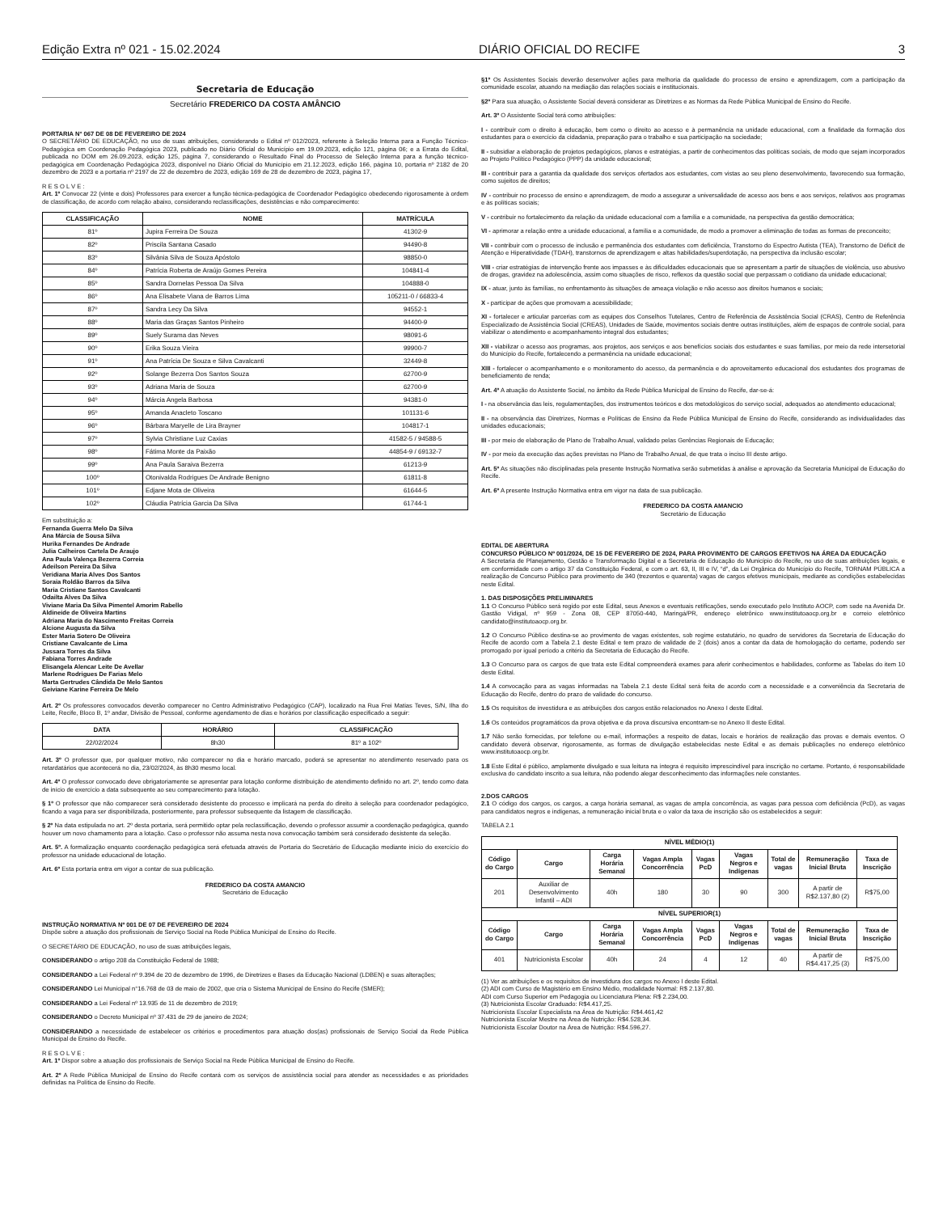Edição Extra nº 021 - 15.02.2024 DIÁRIO OFICIAL DO RECIFE 3
Secretaria de Educação
Secretário FREDERICO DA COSTA AMÂNCIO
PORTARIA N° 067 DE 08 DE FEVEREIRO DE 2024
O SECRETÁRIO DE EDUCAÇÃO, no uso de suas atribuições, considerando o Edital nº 012/2023, referente à Seleção Interna para a Função Técnico-Pedagógica em Coordenação Pedagógica 2023, publicado no Diário Oficial do Município em 19.09.2023, edição 121, página 06; e a Errata do Edital, publicada no DOM em 26.09.2023, edição 125, página 7, considerando o Resultado Final do Processo de Seleção Interna para a função técnico-pedagógica em Coordenação Pedagógica 2023, disponível no Diário Oficial do Município em 21.12.2023, edição 166, página 10, portaria nº 2182 de 20 dezembro de 2023 e a portaria nº 2197 de 22 de dezembro de 2023, edição 169 de 28 de dezembro de 2023, página 17,
R E S O L V E :
Art. 1º Convocar 22 (vinte e dois) Professores para exercer a função técnica-pedagógica de Coordenador Pedagógico obedecendo rigorosamente à ordem de classificação, de acordo com relação abaixo, considerando reclassificações, desistências e não comparecimento:
| CLASSIFICAÇÃO | NOME | MATRÍCULA |
| --- | --- | --- |
| 81º | Jupira Ferreira De Souza | 41302-9 |
| 82º | Priscila Santana Casado | 94490-8 |
| 83º | Silvânia Silva de Souza Apóstolo | 98850-0 |
| 84º | Patrícia Roberta de Araújo Gomes Pereira | 104841-4 |
| 85º | Sandra Dornelas Pessoa Da Silva | 104888-0 |
| 86º | Ana Elisabete Viana de Barros Lima | 105211-0 / 66833-4 |
| 87º | Sandra Lecy Da Silva | 94552-1 |
| 88º | Maria das Graças Santos Pinheiro | 94400-9 |
| 89º | Suely Surama das Neves | 98091-6 |
| 90º | Erika Souza Vieira | 99900-7 |
| 91º | Ana Patrícia De Souza e Silva Cavalcanti | 32449-8 |
| 92º | Solange Bezerra Dos Santos Souza | 62700-9 |
| 93º | Adriana Maria de Souza | 62700-9 |
| 94º | Márcia Angela Barbosa | 94381-0 |
| 95º | Amanda Anacleto Toscano | 101131-6 |
| 96º | Bárbara Maryelle de Lira Brayner | 104817-1 |
| 97º | Sylvia Christiane Luz Caxias | 41582-5 / 94588-5 |
| 98º | Fátima Monte da Paixão | 44854-9 / 69132-7 |
| 99º | Ana Paula Saraiva Bezerra | 61213-9 |
| 100º | Otonivalda Rodrigues De Andrade Benigno | 61811-8 |
| 101º | Edjane Mota de Oliveira | 61644-5 |
| 102º | Cláudia Patrícia Garcia Da Silva | 61744-1 |
Em substituição a:
Fernanda Guerra Melo Da Silva
Ana Márcia de Sousa Silva
Hurika Fernandes De Andrade
Julia Calheiros Cartela De Araujo
Ana Paula Valença Bezerra Correia
Adeilson Pereira Da Silva
Veridiana Maria Alves Dos Santos
Soraia Roldão Barros da Silva
Maria Cristiane Santos Cavalcanti
Odailta Alves Da Silva
Viviane Maria Da Silva Pimentel Amorim Rabello
Aldineide de Oliveira Martins
Adriana Maria do Nascimento Freitas Correia
Alcione Augusta da Silva
Ester Maria Sotero De Oliveira
Cristiane Cavalcante de Lima
Jussara Torres da Silva
Fabiana Torres Andrade
Elisangela Alencar Leite De Avellar
Marlene Rodrigues De Farias Melo
Marta Gertrudes Cândida De Melo Santos
Geiviane Karine Ferreira De Melo
Art. 2º Os professores convocados deverão comparecer no Centro Administrativo Pedagógico (CAP), localizado na Rua Frei Matias Teves, S/N, Ilha do Leite, Recife, Bloco B, 1º andar, Divisão de Pessoal, conforme agendamento de dias e horários por classificação especificado a seguir:
| DATA | HORÁRIO | CLASSIFICAÇÃO |
| --- | --- | --- |
| 22/02/2024 | 8h30 | 81º a 102º |
Art. 3º O professor que, por qualquer motivo, não comparecer no dia e horário marcado, poderá se apresentar no atendimento reservado para os retardatários que acontecerá no dia, 23/02/2024, às 8h30 mesmo local.
Art. 4º O professor convocado deve obrigatoriamente se apresentar para lotação conforme distribuição de atendimento definido no art. 2º, tendo como data de início de exercício a data subsequente ao seu comparecimento para lotação.
§ 1º O professor que não comparecer será considerado desistente do processo e implicará na perda do direito à seleção para coordenador pedagógico, ficando a vaga para ser disponibilizada, posteriormente, para professor subsequente da listagem de classificação.
§ 2º Na data estipulada no art. 2º desta portaria, será permitido optar pela reclassificação, devendo o professor assumir a coordenação pedagógica, quando houver um novo chamamento para a lotação. Caso o professor não assuma nesta nova convocação também será considerado desistente da seleção.
Art. 5º. A formalização enquanto coordenação pedagógica será efetuada através de Portaria do Secretário de Educação mediante início do exercício do professor na unidade educacional de lotação.
Art. 6º Esta portaria entra em vigor a contar de sua publicação.
FREDERICO DA COSTA AMANCIO
Secretário de Educação
INSTRUÇÃO NORMATIVA Nº 001 DE 07 DE FEVEREIRO DE 2024
Dispõe sobre a atuação dos profissionais de Serviço Social na Rede Pública Municipal de Ensino do Recife.
O SECRETÁRIO DE EDUCAÇÃO, no uso de suas atribuições legais,
CONSIDERANDO o artigo 208 da Constituição Federal de 1988;
CONSIDERANDO a Lei Federal nº 9.394 de 20 de dezembro de 1996, de Diretrizes e Bases da Educação Nacional (LDBEN) e suas alterações;
CONSIDERANDO Lei Municipal n°16.768 de 03 de maio de 2002, que cria o Sistema Municipal de Ensino do Recife (SMER);
CONSIDERANDO a Lei Federal nº 13.935 de 11 de dezembro de 2019;
CONSIDERANDO o Decreto Municipal nº 37.431 de 29 de janeiro de 2024;
CONSIDERANDO a necessidade de estabelecer os critérios e procedimentos para atuação dos(as) profissionais de Serviço Social da Rede Pública Municipal de Ensino do Recife.
R E S O L V E :
Art. 1º Dispor sobre a atuação dos profissionais de Serviço Social na Rede Pública Municipal de Ensino do Recife.
Art. 2º A Rede Pública Municipal de Ensino do Recife contará com os serviços de assistência social para atender as necessidades e as prioridades definidas na Política de Ensino do Recife.
§1º Os Assistentes Sociais deverão desenvolver ações para melhoria da qualidade do processo de ensino e aprendizagem, com a participação da comunidade escolar, atuando na mediação das relações sociais e institucionais.
§2º Para sua atuação, o Assistente Social deverá considerar as Diretrizes e as Normas da Rede Pública Municipal de Ensino do Recife.
Art. 3º O Assistente Social terá como atribuições:
I - contribuir com o direito à educação, bem como o direito ao acesso e à permanência na unidade educacional, com a finalidade da formação dos estudantes para o exercício da cidadania, preparação para o trabalho e sua participação na sociedade;
II - subsidiar a elaboração de projetos pedagógicos, planos e estratégias, a partir de conhecimentos das políticas sociais, de modo que sejam incorporados ao Projeto Político Pedagógico (PPP) da unidade educacional;
III - contribuir para a garantia da qualidade dos serviços ofertados aos estudantes, com vistas ao seu pleno desenvolvimento, favorecendo sua formação, como sujeitos de direitos;
IV - contribuir no processo de ensino e aprendizagem, de modo a assegurar a universalidade de acesso aos bens e aos serviços, relativos aos programas e às políticas sociais;
V - contribuir no fortalecimento da relação da unidade educacional com a família e a comunidade, na perspectiva da gestão democrática;
VI - aprimorar a relação entre a unidade educacional, a família e a comunidade, de modo a promover a eliminação de todas as formas de preconceito;
VII - contribuir com o processo de inclusão e permanência dos estudantes com deficiência, Transtorno do Espectro Autista (TEA), Transtorno de Déficit de Atenção e Hiperatividade (TDAH), transtornos de aprendizagem e altas habilidades/superdotação, na perspectiva da inclusão escolar;
VIII - criar estratégias de intervenção frente aos impasses e às dificuldades educacionais que se apresentam a partir de situações de violência, uso abusivo de drogas, gravidez na adolescência, assim como situações de risco, reflexos da questão social que perpassam o cotidiano da unidade educacional;
IX - atuar, junto às famílias, no enfrentamento às situações de ameaça violação e não acesso aos direitos humanos e sociais;
X - participar de ações que promovam a acessibilidade;
XI - fortalecer e articular parcerias com as equipes dos Conselhos Tutelares, Centro de Referência de Assistência Social (CRAS), Centro de Referência Especializado de Assistência Social (CREAS), Unidades de Saúde, movimentos sociais dentre outras instituições, além de espaços de controle social, para viabilizar o atendimento e acompanhamento integral dos estudantes;
XII - viabilizar o acesso aos programas, aos projetos, aos serviços e aos benefícios sociais dos estudantes e suas famílias, por meio da rede intersetorial do Município do Recife, fortalecendo a permanência na unidade educacional;
XIII - fortalecer o acompanhamento e o monitoramento do acesso, da permanência e do aproveitamento educacional dos estudantes dos programas de beneficiamento de renda;
Art. 4º A atuação do Assistente Social, no âmbito da Rede Pública Municipal de Ensino do Recife, dar-se-á:
I - na observância das leis, regulamentações, dos instrumentos teóricos e dos metodológicos do serviço social, adequados ao atendimento educacional;
II - na observância das Diretrizes, Normas e Políticas de Ensino da Rede Pública Municipal de Ensino do Recife, considerando as individualidades das unidades educacionais;
III - por meio de elaboração de Plano de Trabalho Anual, validado pelas Gerências Regionais de Educação;
IV - por meio da execução das ações previstas no Plano de Trabalho Anual, de que trata o inciso III deste artigo.
Art. 5º As situações não disciplinadas pela presente Instrução Normativa serão submetidas à análise e aprovação da Secretaria Municipal de Educação do Recife.
Art. 6º A presente Instrução Normativa entra em vigor na data de sua publicação.
FREDERICO DA COSTA AMANCIO
Secretário de Educação
EDITAL DE ABERTURA
CONCURSO PÚBLICO Nº 001/2024, DE 15 DE FEVEREIRO DE 2024, PARA PROVIMENTO DE CARGOS EFETIVOS NA ÁREA DA EDUCAÇÃO
A Secretaria de Planejamento, Gestão e Transformação Digital e a Secretaria de Educação do Município do Recife, no uso de suas atribuições legais, e em conformidade com o artigo 37 da Constituição Federal, e com o art. 63, II, III e IV, “d”, da Lei Orgânica do Município do Recife, TORNAM PÚBLICA a realização de Concurso Público para provimento de 340 (trezentos e quarenta) vagas de cargos efetivos municipais, mediante as condições estabelecidas neste Edital.
1. DAS DISPOSIÇÕES PRELIMINARES
1.1 O Concurso Público será regido por este Edital, seus Anexos e eventuais retificações, sendo executado pelo Instituto AOCP, com sede na Avenida Dr. Gastão Vidigal, nº 959 - Zona 08, CEP 87050-440, Maringá/PR, endereço eletrônico www.institutoaocp.org.br e correio eletrônico candidato@institutoaocp.org.br.
1.2 O Concurso Público destina-se ao provimento de vagas existentes, sob regime estatutário, no quadro de servidores da Secretaria de Educação do Recife de acordo com a Tabela 2.1 deste Edital e tem prazo de validade de 2 (dois) anos a contar da data de homologação do certame, podendo ser prorrogado por igual período a critério da Secretaria de Educação do Recife.
1.3 O Concurso para os cargos de que trata este Edital compreenderá exames para aferir conhecimentos e habilidades, conforme as Tabelas do item 10 deste Edital.
1.4 A convocação para as vagas informadas na Tabela 2.1 deste Edital será feita de acordo com a necessidade e a conveniência da Secretaria de Educação do Recife, dentro do prazo de validade do concurso.
1.5 Os requisitos de investidura e as atribuições dos cargos estão relacionados no Anexo I deste Edital.
1.6 Os conteúdos programáticos da prova objetiva e da prova discursiva encontram-se no Anexo II deste Edital.
1.7 Não serão fornecidas, por telefone ou e-mail, informações a respeito de datas, locais e horários de realização das provas e demais eventos. O candidato deverá observar, rigorosamente, as formas de divulgação estabelecidas neste Edital e as demais publicações no endereço eletrônico www.institutoaocp.org.br.
1.8 Este Edital é público, amplamente divulgado e sua leitura na íntegra é requisito imprescindível para inscrição no certame. Portanto, é responsabilidade exclusiva do candidato inscrito a sua leitura, não podendo alegar desconhecimento das informações nele constantes.
2.DOS CARGOS
2.1 O código dos cargos, os cargos, a carga horária semanal, as vagas de ampla concorrência, as vagas para pessoa com deficiência (PcD), as vagas para candidatos negros e indígenas, a remuneração inicial bruta e o valor da taxa de inscrição são os estabelecidos a seguir:
TABELA 2.1
| NÍVEL MÉDIO(1) | | | | | | | | |
| --- | --- | --- | --- | --- | --- | --- | --- | --- |
| Código do Cargo | Cargo | Carga Horária Semanal | Vagas Ampla Concorrência | Vagas PcD | Vagas Negros e Indígenas | Total de vagas | Remuneração Inicial Bruta | Taxa de Inscrição |
| 201 | Auxiliar de Desenvolvimento Infantil – ADI | 40h | 180 | 30 | 90 | 300 | A partir de R$2.137,80 (2) | R$75,00 |
| NÍVEL SUPERIOR(1) | | | | | | | | |
| Código do Cargo | Cargo | Carga Horária Semanal | Vagas Ampla Concorrência | Vagas PcD | Vagas Negros e Indígenas | Total de vagas | Remuneração Inicial Bruta | Taxa de Inscrição |
| 401 | Nutricionista Escolar | 40h | 24 | 4 | 12 | 40 | A partir de R$4.417,25 (3) | R$75,00 |
(1) Ver as atribuições e os requisitos de investidura dos cargos no Anexo I deste Edital.
(2) ADI com Curso de Magistério em Ensino Médio, modalidade Normal: R$ 2.137,80.
ADI com Curso Superior em Pedagogia ou Licenciatura Plena: R$ 2.234,00.
(3) Nutricionista Escolar Graduado: R$4.417,25.
Nutricionista Escolar Especialista na Área de Nutrição: R$4.461,42
Nutricionista Escolar Mestre na Área de Nutrição: R$4.528,34.
Nutricionista Escolar Doutor na Área de Nutrição: R$4.596,27.